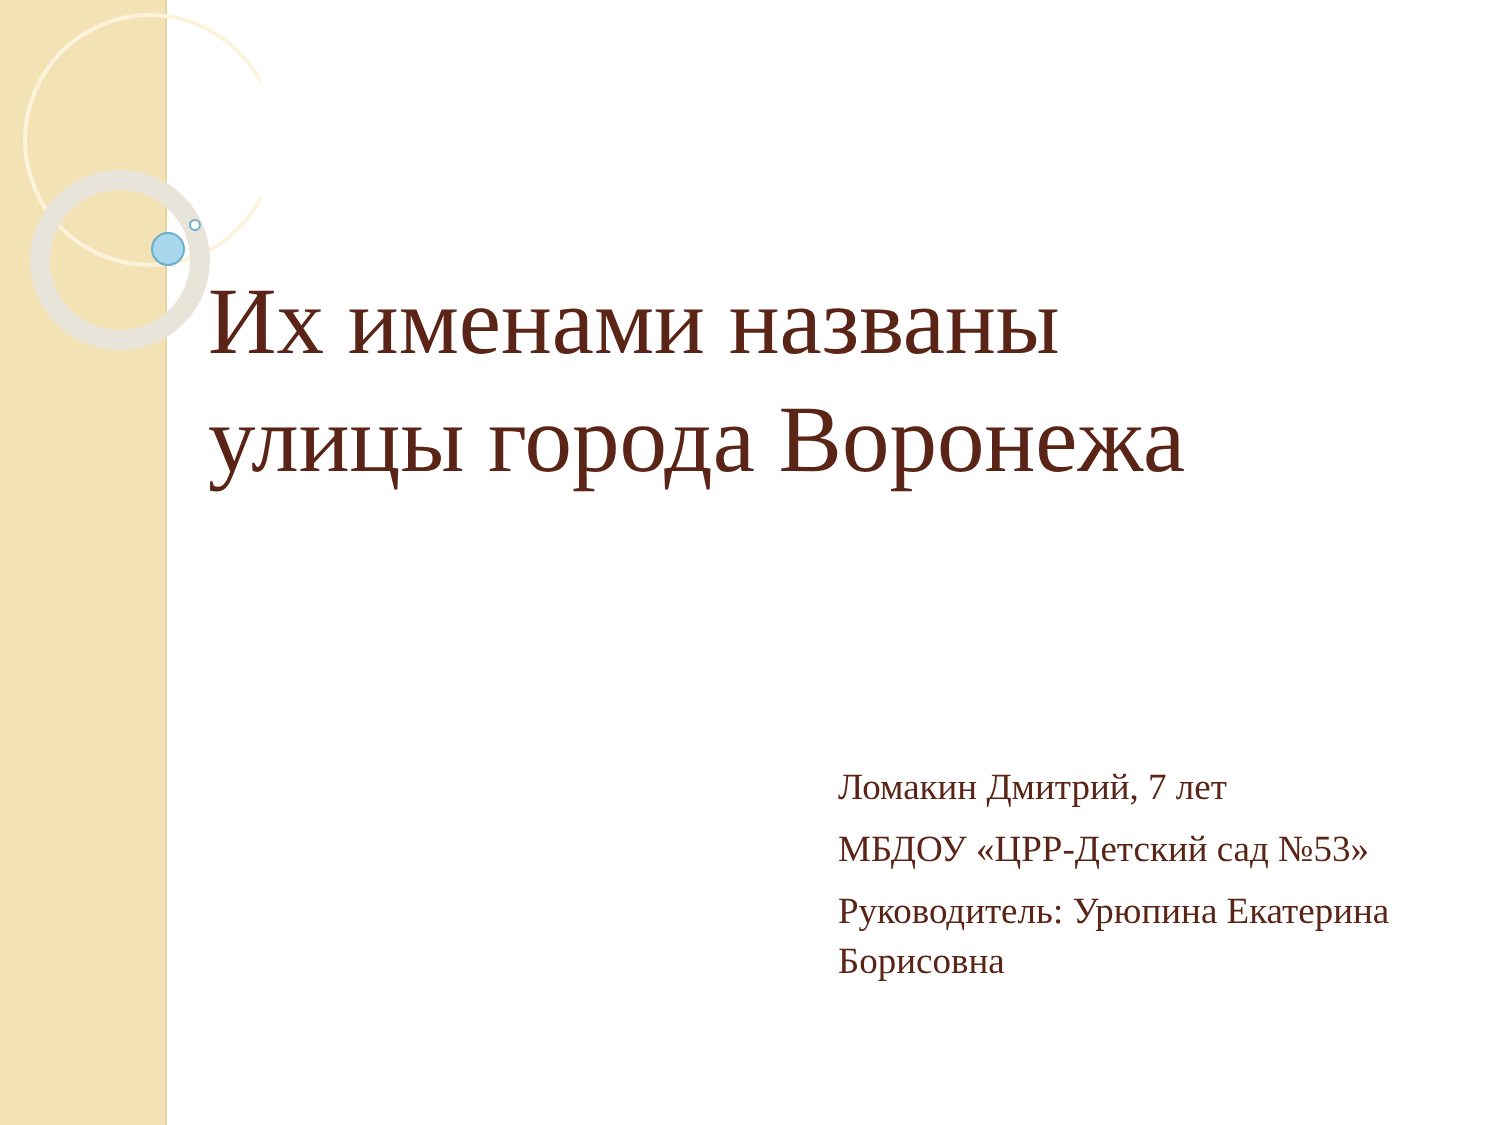Их именами названы
улицы города Воронежа
Ломакин Дмитрий, 7 лет
МБДОУ «ЦРР-Детский сад №53»
Руководитель: Урюпина Екатерина Борисовна